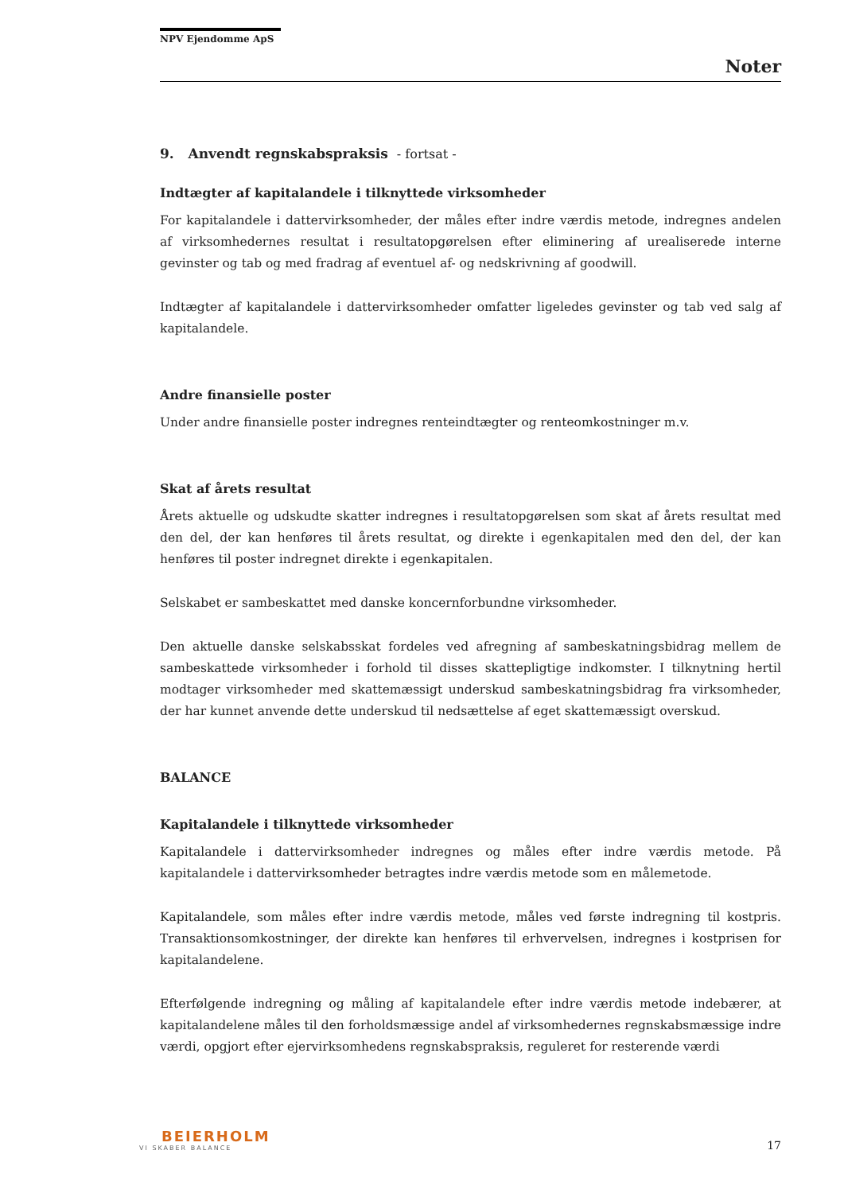NPV Ejendomme ApS
Noter
9. Anvendt regnskabspraksis - fortsat -
Indtægter af kapitalandele i tilknyttede virksomheder
For kapitalandele i dattervirksomheder, der måles efter indre værdis metode, indregnes andelen af virksomhedernes resultat i resultatopgørelsen efter eliminering af urealiserede interne gevinster og tab og med fradrag af eventuel af- og nedskrivning af goodwill.
Indtægter af kapitalandele i dattervirksomheder omfatter ligeledes gevinster og tab ved salg af kapitalandele.
Andre finansielle poster
Under andre finansielle poster indregnes renteindtægter og renteomkostninger m.v.
Skat af årets resultat
Årets aktuelle og udskudte skatter indregnes i resultatopgørelsen som skat af årets resultat med den del, der kan henføres til årets resultat, og direkte i egenkapitalen med den del, der kan henføres til poster indregnet direkte i egenkapitalen.
Selskabet er sambeskattet med danske koncernforbundne virksomheder.
Den aktuelle danske selskabsskat fordeles ved afregning af sambeskatningsbidrag mellem de sambeskattede virksomheder i forhold til disses skattepligtige indkomster. I tilknytning hertil modtager virksomheder med skattemæssigt underskud sambeskatningsbidrag fra virksomheder, der har kunnet anvende dette underskud til nedsættelse af eget skattemæssigt overskud.
BALANCE
Kapitalandele i tilknyttede virksomheder
Kapitalandele i dattervirksomheder indregnes og måles efter indre værdis metode. På kapitalandele i dattervirksomheder betragtes indre værdis metode som en målemetode.
Kapitalandele, som måles efter indre værdis metode, måles ved første indregning til kostpris. Transaktionsomkostninger, der direkte kan henføres til erhvervelsen, indregnes i kostprisen for kapitalandelene.
Efterfølgende indregning og måling af kapitalandele efter indre værdis metode indebærer, at kapitalandelene måles til den forholdsmæssige andel af virksomhedernes regnskabsmæssige indre værdi, opgjort efter ejervirksomhedens regnskabspraksis, reguleret for resterende værdi
BEIERHOLM
VI SKABER BALANCE
17